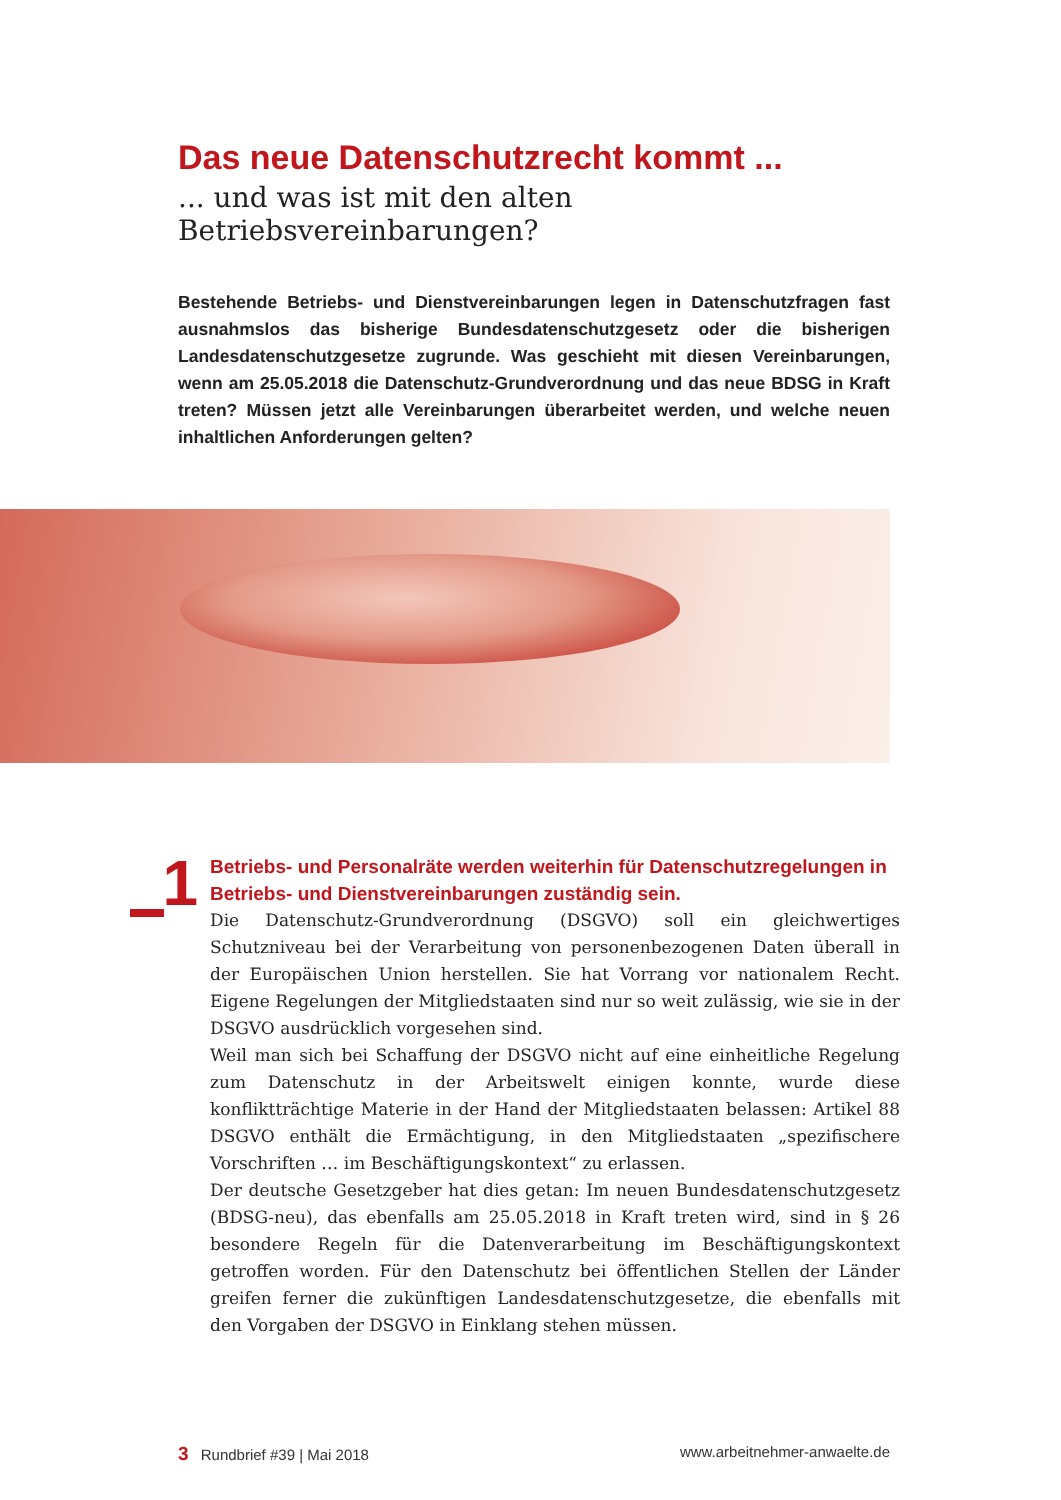Das neue Datenschutzrecht kommt ...
... und was ist mit den alten Betriebsvereinbarungen?
Bestehende Betriebs- und Dienstvereinbarungen legen in Datenschutzfragen fast ausnahmslos das bisherige Bundesdatenschutzgesetz oder die bisherigen Landesdatenschutzgesetze zugrunde. Was geschieht mit diesen Vereinbarungen, wenn am 25.05.2018 die Datenschutz-Grundverordnung und das neue BDSG in Kraft treten? Müssen jetzt alle Vereinbarungen überarbeitet werden, und welche neuen inhaltlichen Anforderungen gelten?
1
Betriebs- und Personalräte werden weiterhin für Datenschutzregelungen in Betriebs- und Dienstvereinbarungen zuständig sein.
Die Datenschutz-Grundverordnung (DSGVO) soll ein gleichwertiges Schutzniveau bei der Verarbeitung von personenbezogenen Daten überall in der Europäischen Union herstellen. Sie hat Vorrang vor nationalem Recht. Eigene Regelungen der Mitgliedstaaten sind nur so weit zulässig, wie sie in der DSGVO ausdrücklich vorgesehen sind.
Weil man sich bei Schaffung der DSGVO nicht auf eine einheitliche Regelung zum Datenschutz in der Arbeitswelt einigen konnte, wurde diese konfliktträchtige Materie in der Hand der Mitgliedstaaten belassen: Artikel 88 DSGVO enthält die Ermächtigung, in den Mitgliedstaaten „spezifischere Vorschriften … im Beschäftigungskontext“ zu erlassen.
Der deutsche Gesetzgeber hat dies getan: Im neuen Bundesdatenschutzgesetz (BDSG-neu), das ebenfalls am 25.05.2018 in Kraft treten wird, sind in § 26 besondere Regeln für die Datenverarbeitung im Beschäftigungskontext getroffen worden. Für den Datenschutz bei öffentlichen Stellen der Länder greifen ferner die zukünftigen Landesdatenschutzgesetze, die ebenfalls mit den Vorgaben der DSGVO in Einklang stehen müssen.
3 Rundbrief #39 | Mai 2018 www.arbeitnehmer-anwaelte.de